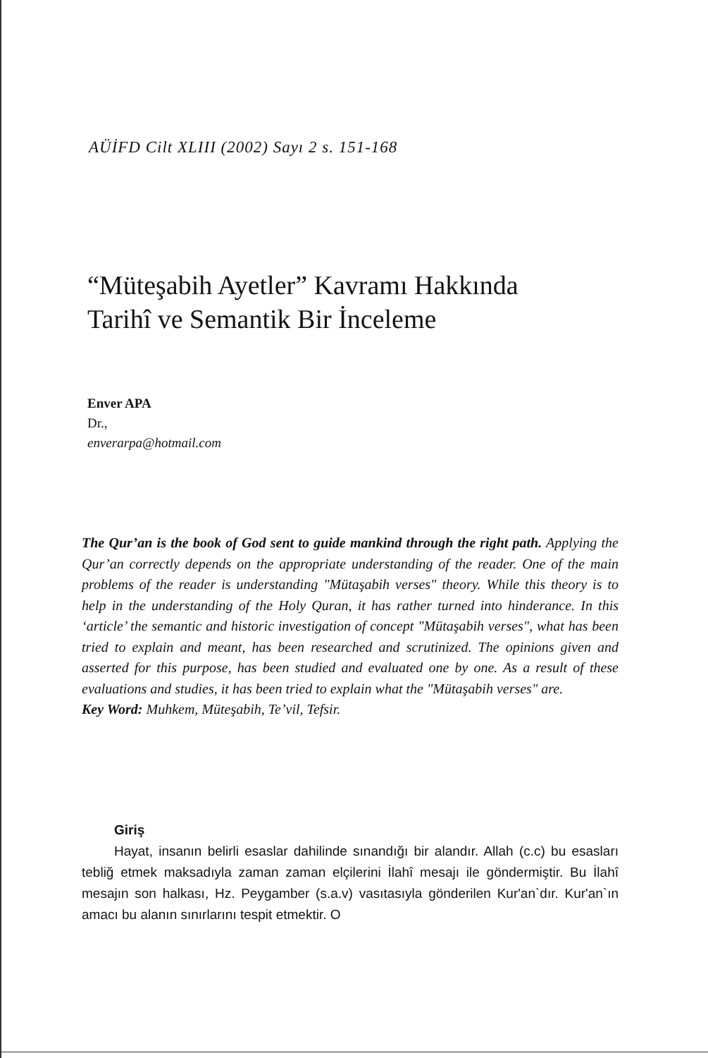AÜİFD Cilt XLIII (2002) Sayı 2 s. 151-168
“Müteşabih Ayetler” Kavramı Hakkında
Tarihî ve Semantik Bir İnceleme
Enver APA
Dr.,
enverarpa@hotmail.com
The Qur’an is the book of God sent to guide mankind through the right path. Applying the Qur’an correctly depends on the appropriate understanding of the reader. One of the main problems of the reader is understanding "Mütaşabih verses" theory. While this theory is to help in the understanding of the Holy Quran, it has rather turned into hinderance. In this ‘article’ the semantic and historic investigation of concept "Mütaşabih verses", what has been tried to explain and meant, has been researched and scrutinized. The opinions given and asserted for this purpose, has been studied and evaluated one by one. As a result of these evaluations and studies, it has been tried to explain what the "Mütaşabih verses" are.
Key Word: Muhkem, Müteşabih, Te’vil, Tefsir.
Giriş
Hayat, insanın belirli esaslar dahilinde sınandığı bir alandır. Allah (c.c) bu esasları tebliğ etmek maksadıyla zaman zaman elçilerini İlahî mesajı ile göndermiştir. Bu İlahî mesajın son halkası, Hz. Peygamber (s.a.v) vasıtasıyla gönderilen Kur'an`dır. Kur'an`ın amacı bu alanın sınırlarını tespit etmektir. O